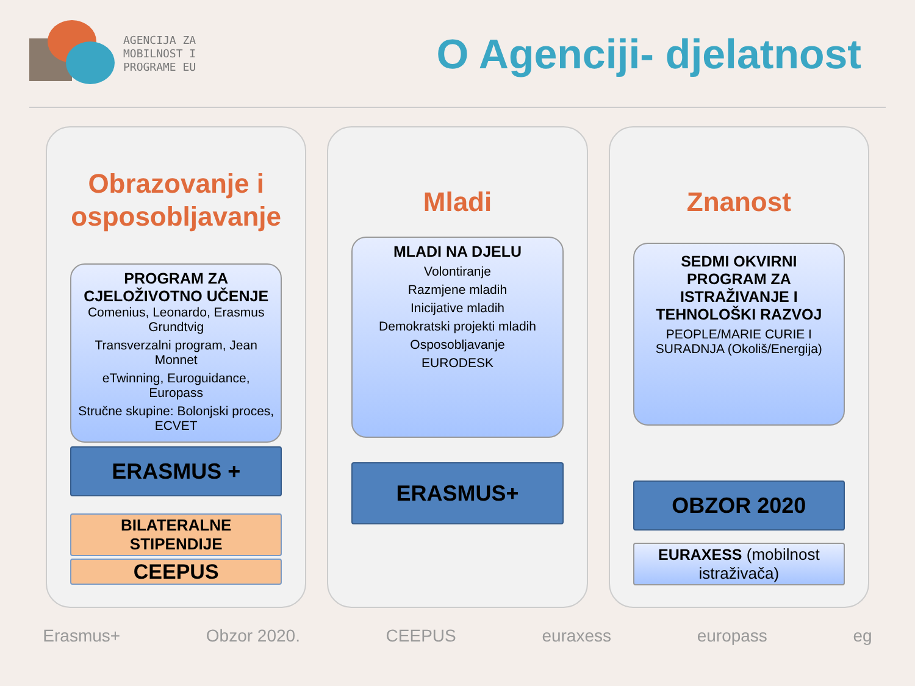AGENCIJA ZA
MOBILNOST I
PROGRAME EU
O Agenciji- djelatnost
Obrazovanje i osposobljavanje
PROGRAM ZA CJELOŽIVOTNO UČENJE
Comenius, Leonardo, Erasmus Grundtvig
Transverzalni program, Jean Monnet
eTwinning, Euroguidance, Europass
Stručne skupine: Bolonjski proces, ECVET
ERASMUS +
BILATERALNE STIPENDIJE
CEEPUS
Mladi
MLADI NA DJELU
Volontiranje
Razmjene mladih
Inicijative mladih
Demokratski projekti mladih
Osposobljavanje
EURODESK
ERASMUS+
Znanost
SEDMI OKVIRNI PROGRAM ZA ISTRAŽIVANJE I TEHNOLOŠKI RAZVOJ
PEOPLE/MARIE CURIE I SURADNJA (Okoliš/Energija)
OBZOR 2020
EURAXESS (mobilnost istraživača)
Erasmus+ Obzor 2020. CEEPUS euraxess europass eg